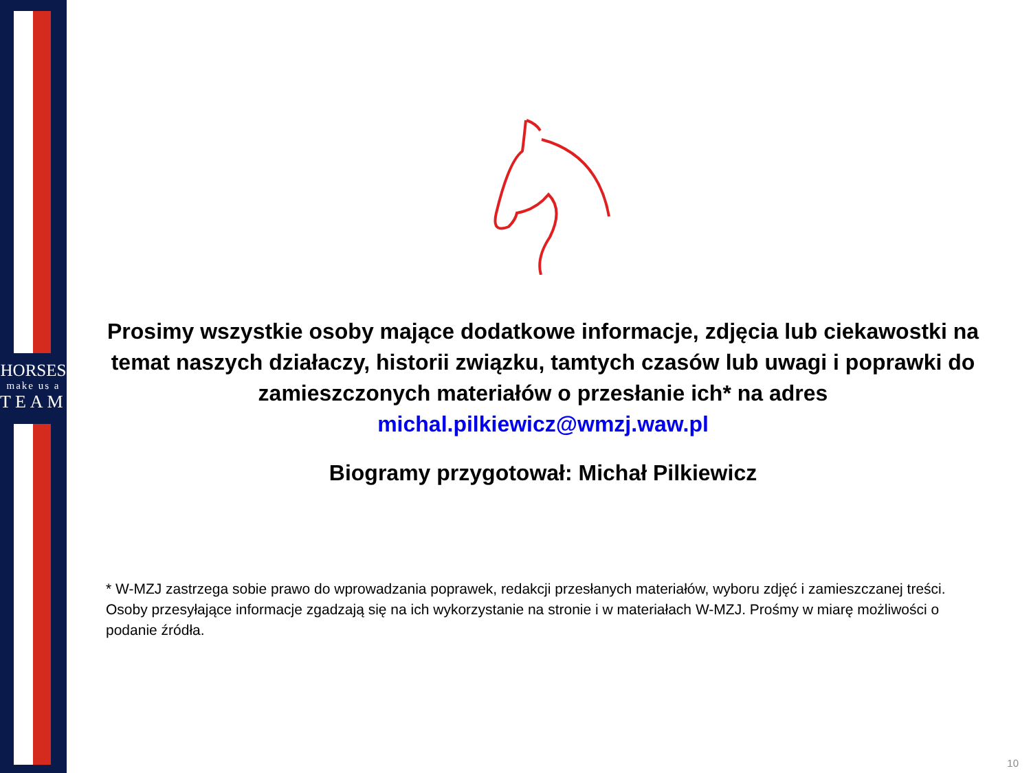HORSES
make us a
TEAM
Prosimy wszystkie osoby mające dodatkowe informacje, zdjęcia lub ciekawostki na temat naszych działaczy, historii związku, tamtych czasów lub uwagi i poprawki do zamieszczonych materiałów o przesłanie ich* na adres
michal.pilkiewicz@wmzj.waw.pl
Biogramy przygotował: Michał Pilkiewicz
* W-MZJ zastrzega sobie prawo do wprowadzania poprawek, redakcji przesłanych materiałów, wyboru zdjęć i zamieszczanej treści. Osoby przesyłające informacje zgadzają się na ich wykorzystanie na stronie i w materiałach W-MZJ. Prośmy w miarę możliwości o podanie źródła.
10